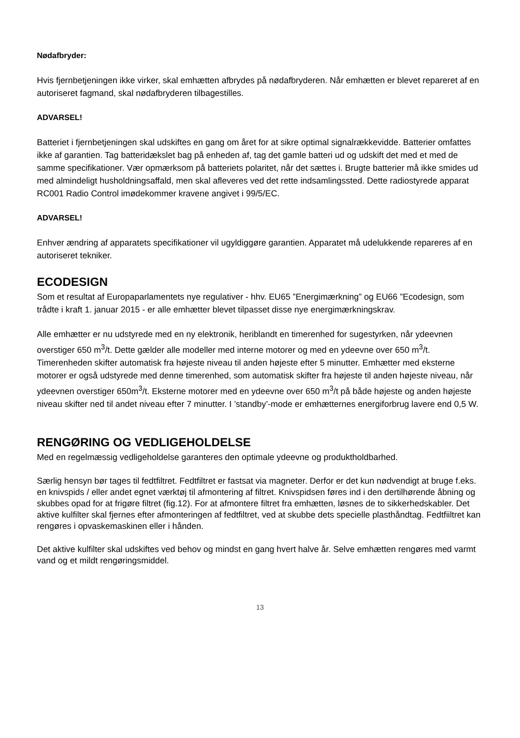Nødafbryder:
Hvis fjernbetjeningen ikke virker, skal emhætten afbrydes på nødafbryderen. Når emhætten er blevet repareret af en autoriseret fagmand, skal nødafbryderen tilbagestilles.
ADVARSEL!
Batteriet i fjernbetjeningen skal udskiftes en gang om året for at sikre optimal signalrækkevidde. Batterier omfattes ikke af garantien. Tag batteridækslet bag på enheden af, tag det gamle batteri ud og udskift det med et med de samme specifikationer. Vær opmærksom på batteriets polaritet, når det sættes i. Brugte batterier må ikke smides ud med almindeligt husholdningsaffald, men skal afleveres ved det rette indsamlingssted. Dette radiostyrede apparat RC001 Radio Control imødekommer kravene angivet i 99/5/EC.
ADVARSEL!
Enhver ændring af apparatets specifikationer vil ugyldiggøre garantien. Apparatet må udelukkende repareres af en autoriseret tekniker.
ECODESIGN
Som et resultat af Europaparlamentets nye regulativer - hhv. EU65 ”Energimærkning” og EU66 ”Ecodesign, som trådte i kraft 1. januar 2015 - er alle emhætter blevet tilpasset disse nye energimærkningskrav.
Alle emhætter er nu udstyrede med en ny elektronik, heriblandt en timerenhed for sugestyrken, når ydeevnen overstiger 650 m<sup>3</sup>/t. Dette gælder alle modeller med interne motorer og med en ydeevne over 650 m<sup>3</sup>/t. Timerenheden skifter automatisk fra højeste niveau til anden højeste efter 5 minutter. Emhætter med eksterne motorer er også udstyrede med denne timerenhed, som automatisk skifter fra højeste til anden højeste niveau, når ydeevnen overstiger 650m<sup>3</sup>/t. Eksterne motorer med en ydeevne over 650 m<sup>3</sup>/t på både højeste og anden højeste niveau skifter ned til andet niveau efter 7 minutter. I ’standby’-mode er emhætternes energiforbrug lavere end 0,5 W.
RENGØRING OG VEDLIGEHOLDELSE
Med en regelmæssig vedligeholdelse garanteres den optimale ydeevne og produktholdbarhed.
Særlig hensyn bør tages til fedtfiltret. Fedtfiltret er fastsat via magneter. Derfor er det kun nødvendigt at bruge f.eks. en knivspids / eller andet egnet værktøj til afmontering af filtret. Knivspidsen føres ind i den dertilhørende åbning og skubbes opad for at frigøre filtret (fig.12). For at afmontere filtret fra emhætten, løsnes de to sikkerhedskabler. Det aktive kulfilter skal fjernes efter afmonteringen af fedtfiltret, ved at skubbe dets specielle plasthåndtag. Fedtfiiltret kan rengøres i opvaskemaskinen eller i hånden.
Det aktive kulfilter skal udskiftes ved behov og mindst en gang hvert halve år. Selve emhætten rengøres med varmt vand og et mildt rengøringsmiddel.
13